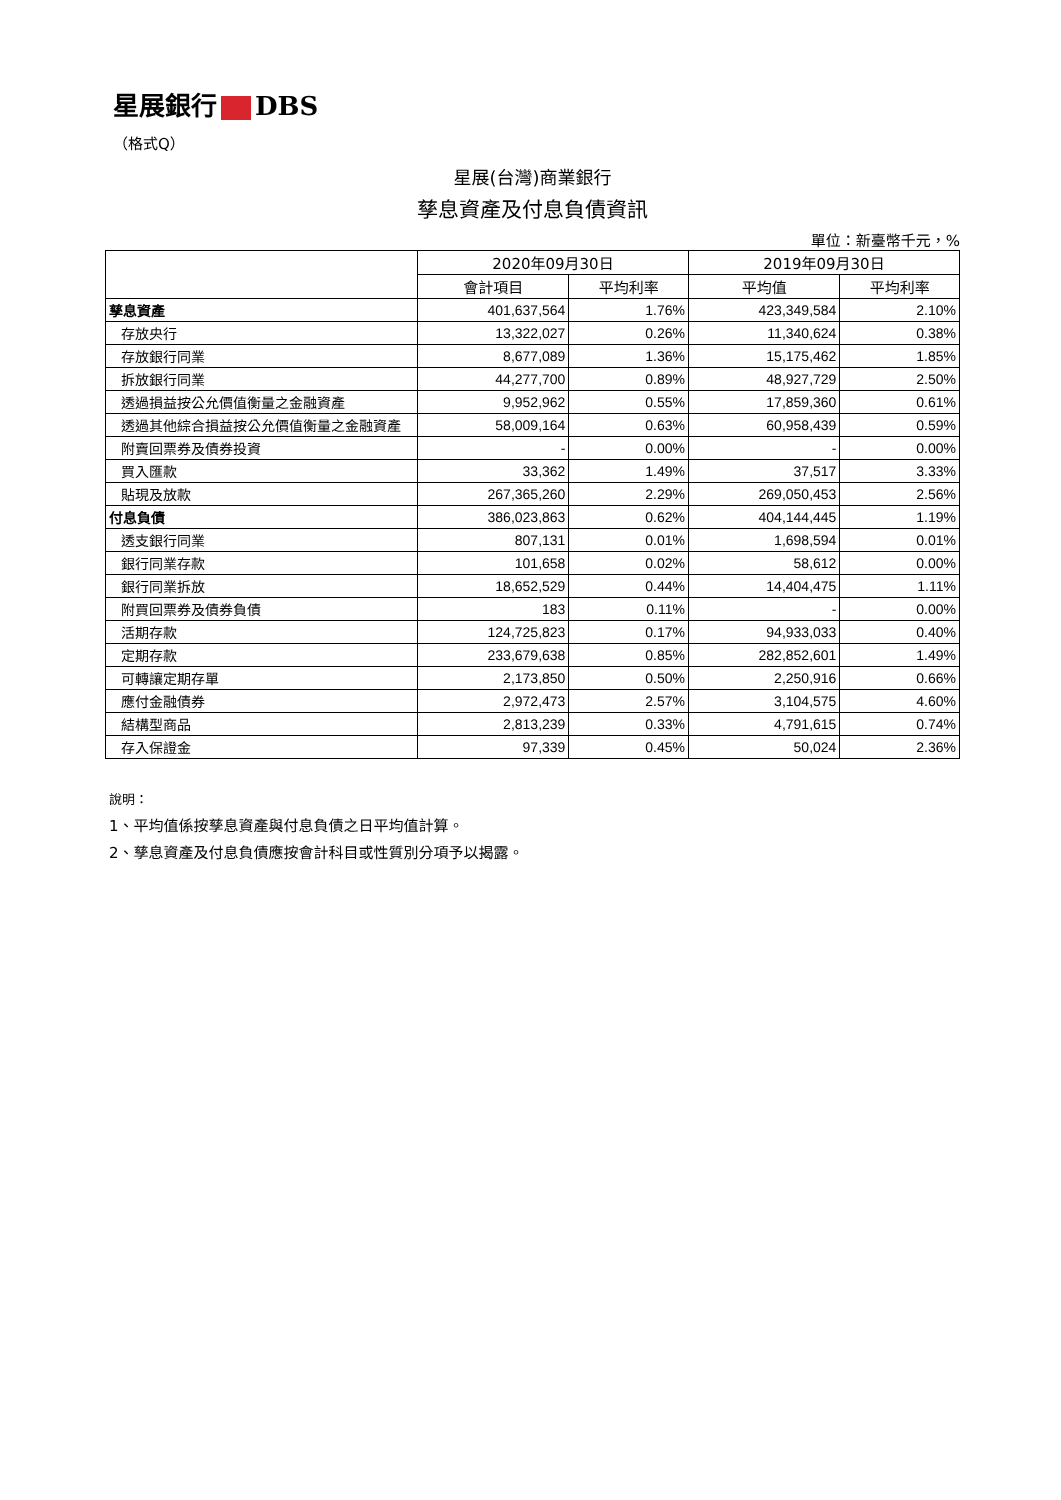星展銀行 DBS
（格式Q）
星展(台灣)商業銀行
孳息資產及付息負債資訊
單位：新臺幣千元，%
| | 2020年09月30日 | | 2019年09月30日 | |
| --- | --- | --- | --- | --- |
| | 會計項目 | 平均利率 | 平均值 | 平均利率 |
| 孳息資產 | 401,637,564 | 1.76% | 423,349,584 | 2.10% |
| 存放央行 | 13,322,027 | 0.26% | 11,340,624 | 0.38% |
| 存放銀行同業 | 8,677,089 | 1.36% | 15,175,462 | 1.85% |
| 拆放銀行同業 | 44,277,700 | 0.89% | 48,927,729 | 2.50% |
| 透過損益按公允價值衡量之金融資產 | 9,952,962 | 0.55% | 17,859,360 | 0.61% |
| 透過其他綜合損益按公允價值衡量之金融資產 | 58,009,164 | 0.63% | 60,958,439 | 0.59% |
| 附賣回票券及債券投資 | - | 0.00% | - | 0.00% |
| 買入匯款 | 33,362 | 1.49% | 37,517 | 3.33% |
| 貼現及放款 | 267,365,260 | 2.29% | 269,050,453 | 2.56% |
| 付息負債 | 386,023,863 | 0.62% | 404,144,445 | 1.19% |
| 透支銀行同業 | 807,131 | 0.01% | 1,698,594 | 0.01% |
| 銀行同業存款 | 101,658 | 0.02% | 58,612 | 0.00% |
| 銀行同業拆放 | 18,652,529 | 0.44% | 14,404,475 | 1.11% |
| 附買回票券及債券負債 | 183 | 0.11% | - | 0.00% |
| 活期存款 | 124,725,823 | 0.17% | 94,933,033 | 0.40% |
| 定期存款 | 233,679,638 | 0.85% | 282,852,601 | 1.49% |
| 可轉讓定期存單 | 2,173,850 | 0.50% | 2,250,916 | 0.66% |
| 應付金融債券 | 2,972,473 | 2.57% | 3,104,575 | 4.60% |
| 結構型商品 | 2,813,239 | 0.33% | 4,791,615 | 0.74% |
| 存入保證金 | 97,339 | 0.45% | 50,024 | 2.36% |
說明：
1、平均值係按孳息資產與付息負債之日平均值計算。
2、孳息資產及付息負債應按會計科目或性質別分項予以揭露。